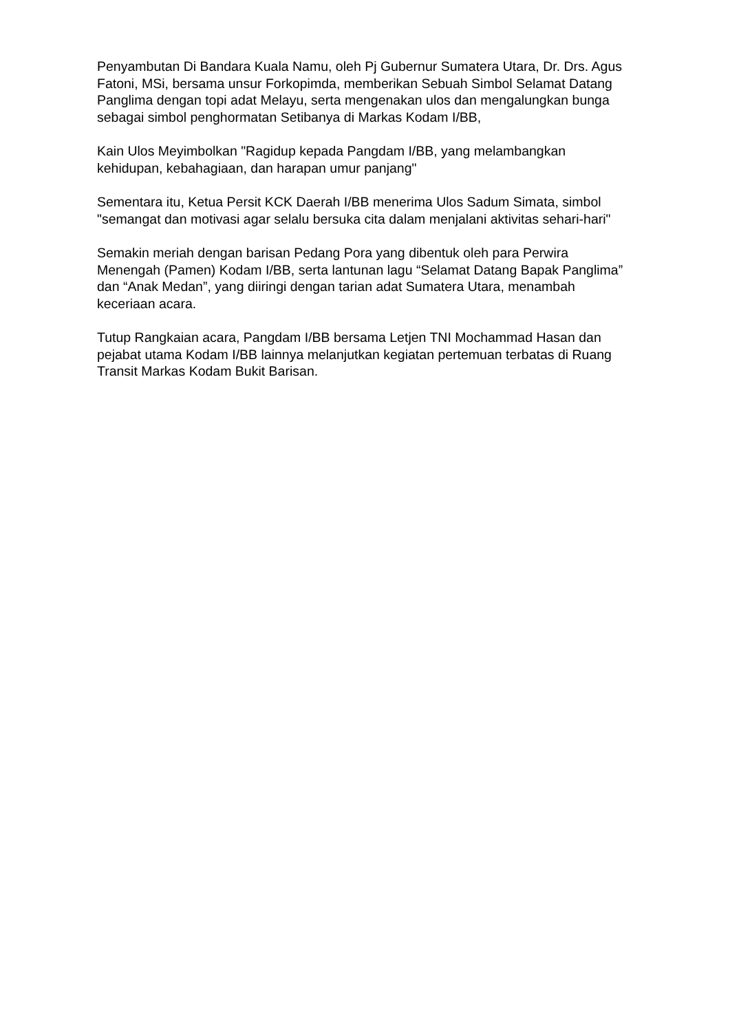Penyambutan Di Bandara Kuala Namu, oleh Pj Gubernur Sumatera Utara, Dr. Drs. Agus Fatoni, MSi, bersama unsur Forkopimda, memberikan Sebuah Simbol Selamat Datang Panglima dengan topi adat Melayu, serta mengenakan ulos dan mengalungkan bunga sebagai simbol penghormatan Setibanya di Markas Kodam I/BB,
Kain Ulos Meyimbolkan "Ragidup kepada Pangdam I/BB, yang melambangkan kehidupan, kebahagiaan, dan harapan umur panjang"
Sementara itu, Ketua Persit KCK Daerah I/BB menerima Ulos Sadum Simata, simbol "semangat dan motivasi agar selalu bersuka cita dalam menjalani aktivitas sehari-hari"
Semakin meriah dengan barisan Pedang Pora yang dibentuk oleh para Perwira Menengah (Pamen) Kodam I/BB, serta lantunan lagu “Selamat Datang Bapak Panglima” dan “Anak Medan”, yang diiringi dengan tarian adat Sumatera Utara, menambah keceriaan acara.
Tutup Rangkaian acara, Pangdam I/BB bersama Letjen TNI Mochammad Hasan dan pejabat utama Kodam I/BB lainnya melanjutkan kegiatan pertemuan terbatas di Ruang Transit Markas Kodam Bukit Barisan.